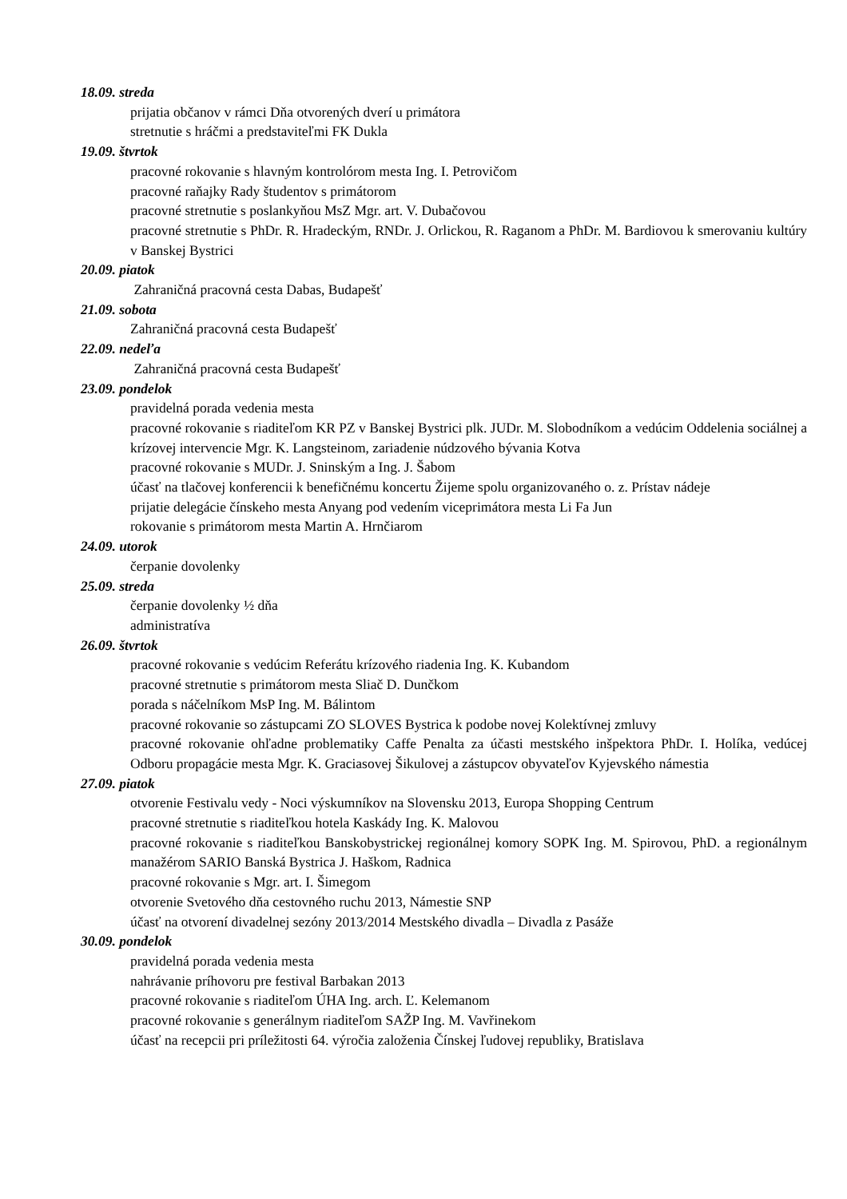18.09. streda
prijatia občanov v rámci Dňa otvorených dverí u primátora
stretnutie s hráčmi a predstaviteľmi FK Dukla
19.09. štvrtok
pracovné rokovanie s hlavným kontrolórom mesta Ing. I. Petrovičom
pracovné raňajky Rady študentov s primátorom
pracovné stretnutie s poslankyňou MsZ Mgr. art. V. Dubačovou
pracovné stretnutie s PhDr. R. Hradeckým, RNDr. J. Orlickou, R. Raganom a PhDr. M. Bardiovou k smerovaniu kultúry v Banskej Bystrici
20.09. piatok
Zahraničná pracovná cesta Dabas, Budapešť
21.09. sobota
Zahraničná pracovná cesta Budapešť
22.09. nedeľa
Zahraničná pracovná cesta Budapešť
23.09. pondelok
pravidelná porada vedenia mesta
pracovné rokovanie s riaditeľom KR PZ v Banskej Bystrici plk. JUDr. M. Slobodníkom a vedúcim Oddelenia sociálnej a krízovej intervencie Mgr. K. Langsteinom, zariadenie núdzového bývania Kotva
pracovné rokovanie s MUDr. J. Sninským a Ing. J. Šabom
účasť na tlačovej konferencii k benefičnému koncertu Žijeme spolu organizovaného o. z. Prístav nádeje
prijatie delegácie čínskeho mesta Anyang pod vedením viceprimátora mesta Li Fa Jun
rokovanie s primátorom mesta Martin A. Hrnčiarom
24.09. utorok
čerpanie dovolenky
25.09. streda
čerpanie dovolenky ½ dňa
administratíva
26.09. štvrtok
pracovné rokovanie s vedúcim Referátu krízového riadenia Ing. K. Kubandom
pracovné stretnutie s primátorom mesta Sliač D. Dunčkom
porada s náčelníkom MsP Ing. M. Bálintom
pracovné rokovanie so zástupcami ZO SLOVES Bystrica k podobe novej Kolektívnej zmluvy
pracovné rokovanie ohľadne problematiky Caffe Penalta za účasti mestského inšpektora PhDr. I. Holíka, vedúcej Odboru propagácie mesta Mgr. K. Graciasovej Šikulovej a zástupcov obyvateľov Kyjevského námestia
27.09. piatok
otvorenie Festivalu vedy - Noci výskumníkov na Slovensku 2013, Europa Shopping Centrum
pracovné stretnutie s riaditeľkou hotela Kaskády Ing. K. Malovou
pracovné rokovanie s riaditeľkou Banskobystrickej regionálnej komory SOPK Ing. M. Spirovou, PhD. a regionálnym manažérom SARIO Banská Bystrica J. Haškom, Radnica
pracovné rokovanie s Mgr. art. I. Šimegom
otvorenie Svetového dňa cestovného ruchu 2013, Námestie SNP
účasť na otvorení divadelnej sezóny 2013/2014 Mestského divadla – Divadla z Pasáže
30.09. pondelok
pravidelná porada vedenia mesta
nahrávanie príhovoru pre festival Barbakan 2013
pracovné rokovanie s riaditeľom ÚHA Ing. arch. Ľ. Kelemanom
pracovné rokovanie s generálnym riaditeľom SAŽP Ing. M. Vavřinekom
účasť na recepcii pri príležitosti 64. výročia založenia Čínskej ľudovej republiky, Bratislava